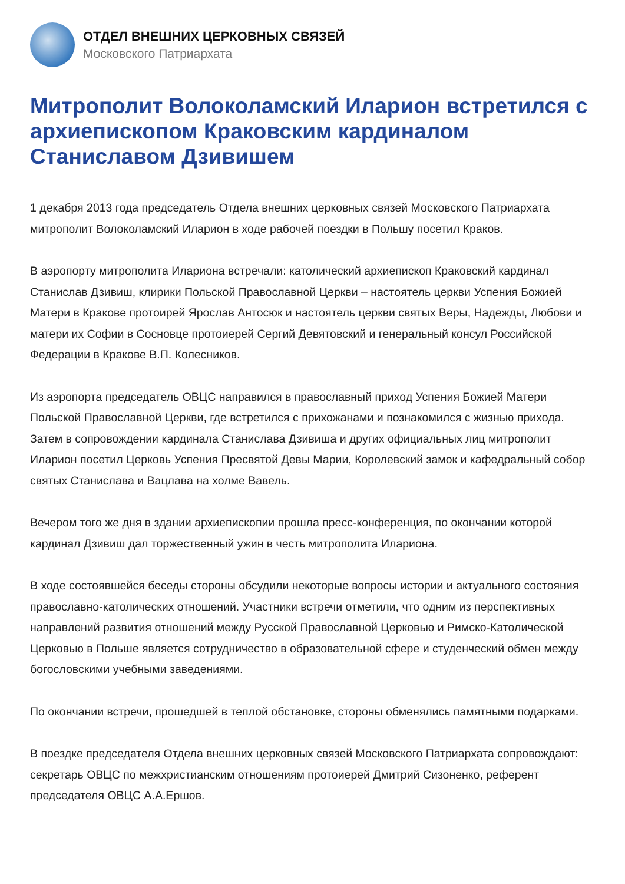ОТДЕЛ ВНЕШНИХ ЦЕРКОВНЫХ СВЯЗЕЙ
Московского Патриархата
Митрополит Волоколамский Иларион встретился с архиепископом Краковским кардиналом Станиславом Дзивишем
1 декабря 2013 года председатель Отдела внешних церковных связей Московского Патриархата митрополит Волоколамский Иларион в ходе рабочей поездки в Польшу посетил Краков.
В аэропорту митрополита Илариона встречали: католический архиепископ Краковский кардинал Станислав Дзивиш, клирики Польской Православной Церкви – настоятель церкви Успения Божией Матери в Кракове протоирей Ярослав Антосюк и настоятель церкви святых Веры, Надежды, Любови и матери их Софии в Сосновце протоиерей Сергий Девятовский и генеральный консул Российской Федерации в Кракове В.П. Колесников.
Из аэропорта председатель ОВЦС направился в православный приход Успения Божией Матери Польской Православной Церкви, где встретился с прихожанами и познакомился с жизнью прихода. Затем в сопровождении кардинала Станислава Дзивиша и других официальных лиц митрополит Иларион посетил Церковь Успения Пресвятой Девы Марии, Королевский замок и кафедральный собор святых Станислава и Вацлава на холме Вавель.
Вечером того же дня в здании архиепископии прошла пресс-конференция, по окончании которой кардинал Дзивиш дал торжественный ужин в честь митрополита Илариона.
В ходе состоявшейся беседы стороны обсудили некоторые вопросы истории и актуального состояния православно-католических отношений. Участники встречи отметили, что одним из перспективных направлений развития отношений между Русской Православной Церковью и Римско-Католической Церковью в Польше является сотрудничество в образовательной сфере и студенческий обмен между богословскими учебными заведениями.
По окончании встречи, прошедшей в теплой обстановке, стороны обменялись памятными подарками.
В поездке председателя Отдела внешних церковных связей Московского Патриархата сопровождают: секретарь ОВЦС по межхристианским отношениям протоиерей Дмитрий Сизоненко, референт председателя ОВЦС А.А.Ершов.